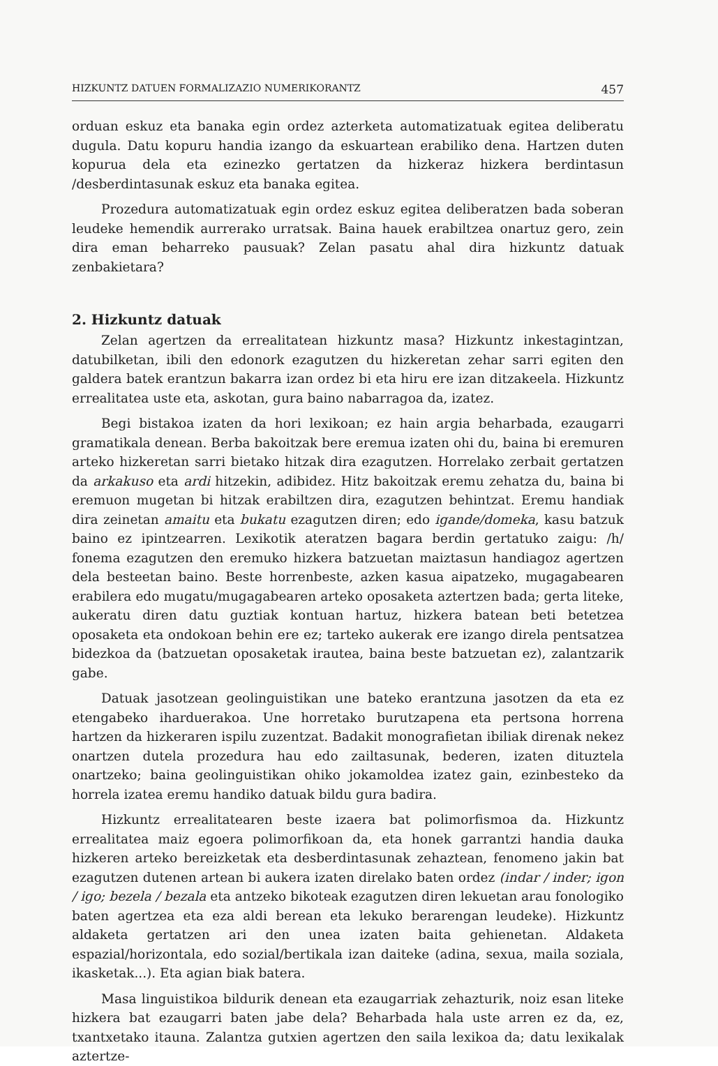HIZKUNTZ DATUEN FORMALIZAZIO NUMERIKORANTZ 457
orduan eskuz eta banaka egin ordez azterketa automatizatuak egitea deliberatu dugula. Datu kopuru handia izango da eskuartean erabiliko dena. Hartzen duten kopurua dela eta ezinezko gertatzen da hizkeraz hizkera berdintasun /desberdintasunak eskuz eta banaka egitea.
Prozedura automatizatuak egin ordez eskuz egitea deliberatzen bada soberan leudeke hemendik aurrerako urratsak. Baina hauek erabiltzea onartuz gero, zein dira eman beharreko pausuak? Zelan pasatu ahal dira hizkuntz datuak zenbakietara?
2. Hizkuntz datuak
Zelan agertzen da errealitatean hizkuntz masa? Hizkuntz inkestagintzan, datubilketan, ibili den edonork ezagutzen du hizkeretan zehar sarri egiten den galdera batek erantzun bakarra izan ordez bi eta hiru ere izan ditzakeela. Hizkuntz errealitatea uste eta, askotan, gura baino nabarragoa da, izatez.
Begi bistakoa izaten da hori lexikoan; ez hain argia beharbada, ezaugarri gramatikala denean. Berba bakoitzak bere eremua izaten ohi du, baina bi eremuren arteko hizkeretan sarri bietako hitzak dira ezagutzen. Horrelako zerbait gertatzen da arkakuso eta ardi hitzekin, adibidez. Hitz bakoitzak eremu zehatza du, baina bi eremuon mugetan bi hitzak erabiltzen dira, ezagutzen behintzat. Eremu handiak dira zeinetan amaitu eta bukatu ezagutzen diren; edo igande/domeka, kasu batzuk baino ez ipintzearren. Lexikotik ateratzen bagara berdin gertatuko zaigu: /h/ fonema ezagutzen den eremuko hizkera batzuetan maiztasun handiagoz agertzen dela besteetan baino. Beste horrenbeste, azken kasua aipatzeko, mugagabearen erabilera edo mugatu/mugagabearen arteko oposaketa aztertzen bada; gerta liteke, aukeratu diren datu guztiak kontuan hartuz, hizkera batean beti betetzea oposaketa eta ondokoan behin ere ez; tarteko aukerak ere izango direla pentsatzea bidezkoa da (batzuetan oposaketak irautea, baina beste batzuetan ez), zalantzarik gabe.
Datuak jasotzean geolinguistikan une bateko erantzuna jasotzen da eta ez etengabeko iharduerakoa. Une horretako burutzapena eta pertsona horrena hartzen da hizkeraren ispilu zuzentzat. Badakit monografietan ibiliak direnak nekez onartzen dutela prozedura hau edo zailtasunak, bederen, izaten dituztela onartzeko; baina geolinguistikan ohiko jokamoldea izatez gain, ezinbesteko da horrela izatea eremu handiko datuak bildu gura badira.
Hizkuntz errealitatearen beste izaera bat polimorfismoa da. Hizkuntz errealitatea maiz egoera polimorfikoan da, eta honek garrantzi handia dauka hizkeren arteko bereizketak eta desberdintasunak zehaztean, fenomeno jakin bat ezagutzen dutenen artean bi aukera izaten direlako baten ordez (indar / inder; igon / igo; bezela / bezala eta antzeko bikoteak ezagutzen diren lekuetan arau fonologiko baten agertzea eta eza aldi berean eta lekuko berarengan leudeke). Hizkuntz aldaketa gertatzen ari den unea izaten baita gehienetan. Aldaketa espazial/horizontala, edo sozial/bertikala izan daiteke (adina, sexua, maila soziala, ikasketak...). Eta agian biak batera.
Masa linguistikoa bildurik denean eta ezaugarriak zehazturik, noiz esan liteke hizkera bat ezaugarri baten jabe dela? Beharbada hala uste arren ez da, ez, txantxetako itauna. Zalantza gutxien agertzen den saila lexikoa da; datu lexikalak aztertze-